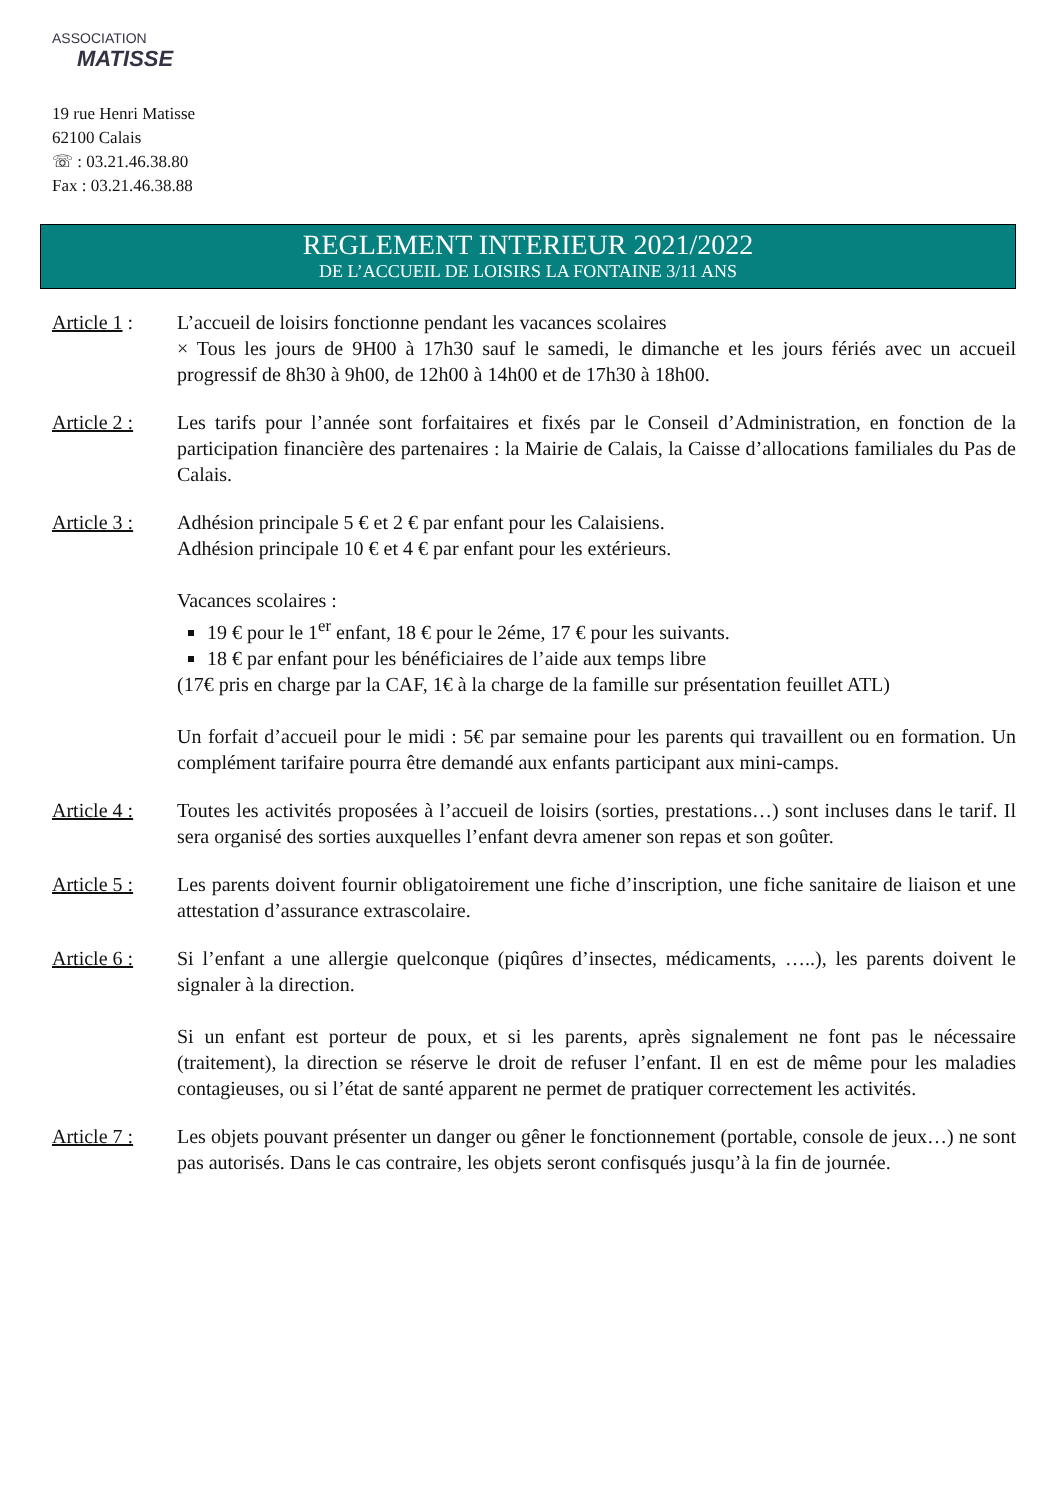ASSOCIATION
MATISSE
19 rue Henri Matisse
62100 Calais
☏ : 03.21.46.38.80
Fax : 03.21.46.38.88
REGLEMENT INTERIEUR 2021/2022
DE L’ACCUEIL DE LOISIRS LA FONTAINE 3/11 ANS
Article 1 :
L’accueil de loisirs fonctionne pendant les vacances scolaires
× Tous les jours de 9H00 à 17h30 sauf le samedi, le dimanche et les jours fériés avec un accueil progressif de 8h30 à 9h00, de 12h00 à 14h00 et de 17h30 à 18h00.
Article 2 :
Les tarifs pour l’année sont forfaitaires et fixés par le Conseil d’Administration, en fonction de la participation financière des partenaires : la Mairie de Calais, la Caisse d’allocations familiales du Pas de Calais.
Article 3 :
Adhésion principale 5 € et 2 € par enfant pour les Calaisiens.
Adhésion principale 10 € et 4 € par enfant pour les extérieurs.
Vacances scolaires :
19 € pour le 1<sup>er</sup> enfant, 18 € pour le 2éme, 17 € pour les suivants.
18 € par enfant pour les bénéficiaires de l’aide aux temps libre
(17€ pris en charge par la CAF, 1€ à la charge de la famille sur présentation feuillet ATL)
Un forfait d’accueil pour le midi : 5€ par semaine pour les parents qui travaillent ou en formation. Un complément tarifaire pourra être demandé aux enfants participant aux mini-camps.
Article 4 :
Toutes les activités proposées à l’accueil de loisirs (sorties, prestations…) sont incluses dans le tarif. Il sera organisé des sorties auxquelles l’enfant devra amener son repas et son goûter.
Article 5 :
Les parents doivent fournir obligatoirement une fiche d’inscription, une fiche sanitaire de liaison et une attestation d’assurance extrascolaire.
Article 6 :
Si l’enfant a une allergie quelconque (piqûres d’insectes, médicaments, …..), les parents doivent le signaler à la direction.
Si un enfant est porteur de poux, et si les parents, après signalement ne font pas le nécessaire (traitement), la direction se réserve le droit de refuser l’enfant. Il en est de même pour les maladies contagieuses, ou si l’état de santé apparent ne permet de pratiquer correctement les activités.
Article 7 :
Les objets pouvant présenter un danger ou gêner le fonctionnement (portable, console de jeux…) ne sont pas autorisés. Dans le cas contraire, les objets seront confisqués jusqu’à la fin de journée.